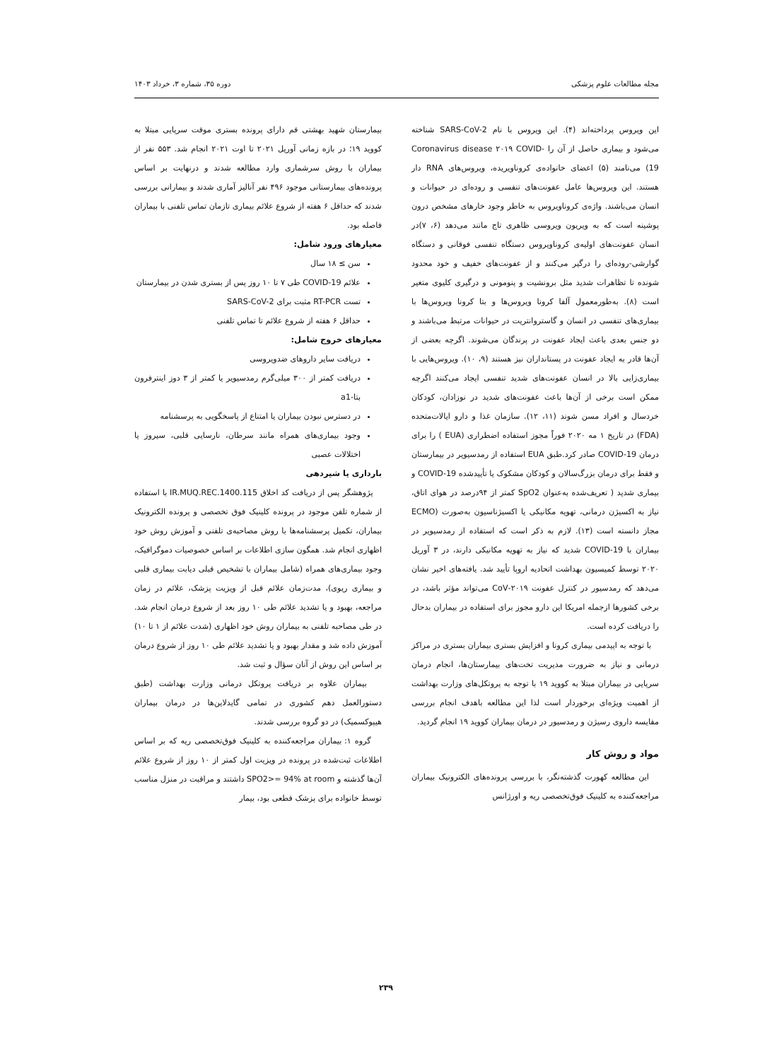مجله مطالعات علوم پزشکی دوره ۳۵، شماره ۳، خرداد ۱۴۰۳
این ویروس پرداخته‌اند (۴). این ویروس با نام SARS-CoV-2 شناخته می‌شود و بیماری حاصل از آن را Coronavirus disease ۲۰۱۹ COVID-19) می‌نامند (۵) اعضای خانواده‌ی کروناویریده، ویروس‌های RNA دار هستند. این ویروس‌ها عامل عفونت‌های تنفسی و روده‌ای در حیوانات و انسان می‌باشند. واژه‌ی کروناویروس به خاطر وجود خارهای مشخص درون پوشینه است که به ویریون ویروسی ظاهری تاج مانند می‌دهد (۶، ۷)در انسان عفونت‌های اولیه‌ی کروناویروس دستگاه تنفسی فوقانی و دستگاه گوارشی-روده‌ای را درگیر می‌کنند و از عفونت‌های خفیف و خود محدود شونده تا تظاهرات شدید مثل برونشیت و پنومونی و درگیری کلیوی متغیر است (۸). به‌طورمعمول آلفا کرونا ویروس‌ها و بتا کرونا ویروس‌ها با بیماری‌های تنفسی در انسان و گاستروانتریت در حیوانات مرتبط می‌باشند و دو جنس بعدی باعث ایجاد عفونت در پرندگان می‌شوند. اگرچه بعضی از آن‌ها قادر به ایجاد عفونت در پستانداران نیز هستند (۹، ۱۰). ویروس‌هایی با بیماری‌زایی بالا در انسان عفونت‌های شدید تنفسی ایجاد می‌کنند اگرچه ممکن است برخی از آن‌ها باعث عفونت‌های شدید در نوزادان، کودکان خردسال و افراد مسن شوند (۱۱، ۱۲). سازمان غذا و دارو ایالات‌متحده (FDA) در تاریخ ۱ مه ۲۰۲۰ فوراً مجوز استفاده اضطراری (EUA ) را برای درمان COVID-19 صادر کرد.طبق EUA استفاده از رمدسیویر در بیمارستان و فقط برای درمان بزرگ‌سالان و کودکان مشکوک یا تأییدشده COVID-19 و بیماری شدید ( تعریف‌شده به‌عنوان SpO2 کمتر از ۹۴درصد در هوای اتاق، نیاز به اکسیژن درمانی، تهویه مکانیکی یا اکسیژناسیون به‌صورت (ECMO مجاز دانسته است (۱۳). لازم به ذکر است که استفاده از رمدسیویر در بیماران با COVID-19 شدید که نیاز به تهویه مکانیکی دارند، در ۳ آوریل ۲۰۲۰ توسط کمیسیون بهداشت اتحادیه اروپا تأیید شد. یافته‌های اخیر نشان می‌دهد که رمدسیور در کنترل عفونت ۲۰۱۹-CoV می‌تواند مؤثر باشد، در برخی کشورها ازجمله امریکا این دارو مجوز برای استفاده در بیماران بدحال را دریافت کرده است.
با توجه به اپیدمی بیماری کرونا و افزایش بستری بیماران بستری در مراکز درمانی و نیاز به ضرورت مدیریت تخت‌های بیمارستان‌ها، انجام درمان سرپایی در بیماران مبتلا به کووید ۱۹ با توجه به پروتکل‌های وزارت بهداشت از اهمیت ویژه‌ای برخوردار است لذا این مطالعه باهدف انجام بررسی مقایسه داروی رسیژن و رمدسیور در درمان بیماران کووید ۱۹ انجام گردید.
مواد و روش کار
این مطالعه کهورت گذشته‌نگر، با بررسی پرونده‌های الکترونیک بیماران مراجعه‌کننده به کلینیک فوق‌تخصصی ریه و اورژانس
بیمارستان شهید بهشتی قم دارای پرونده بستری موقت سرپایی مبتلا به کووید ۱۹؛ در بازه زمانی آوریل ۲۰۲۱ تا اوت ۲۰۲۱ انجام شد. ۵۵۳ نفر از بیماران با روش سرشماری وارد مطالعه شدند و درنهایت بر اساس پرونده‌های بیمارستانی موجود ۴۹۶ نفر آنالیز آماری شدند و بیمارانی بررسی شدند که حداقل ۶ هفته از شروع علائم بیماری تازمان تماس تلفنی با بیماران فاصله بود.
معیارهای ورود شامل:
سن ≥ ۱۸ سال
علائم COVID-19 طی ۷ تا ۱۰ روز پس از بستری شدن در بیمارستان
تست RT-PCR مثبت برای SARS-CoV-2
حداقل ۶ هفته از شروع علائم تا تماس تلفنی
معیارهای خروج شامل:
دریافت سایر داروهای ضدویروسی
دریافت کمتر از ۳۰۰ میلی‌گرم رمدسیویر یا کمتر از ۳ دوز اینترفرون بتا-a1
در دسترس نبودن بیماران یا امتناع از پاسخگویی به پرسشنامه
وجود بیماری‌های همراه مانند سرطان، نارسایی قلبی، سیروز یا اختلالات عصبی
بارداری یا شیردهی
پژوهشگر پس از دریافت کد اخلاق IR.MUQ.REC.1400.115 با استفاده از شماره تلفن موجود در پرونده کلینیک فوق تخصصی و پرونده الکترونیک بیماران، تکمیل پرسشنامه‌ها با روش مصاحبه‌ی تلفنی و آموزش روش خود اظهاری انجام شد. همگون سازی اطلاعات بر اساس خصوصیات دموگرافیک، وجود بیماری‌های همراه (شامل بیماران با تشخیص قبلی دیابت بیماری قلبی و بیماری ریوی)، مدت‌زمان علائم قبل از ویزیت پزشک، علائم در زمان مراجعه، بهبود و یا تشدید علائم طی ۱۰ روز بعد از شروع درمان انجام شد. در طی مصاحبه تلفنی به بیماران روش خود اظهاری (شدت علائم از ۱ تا ۱۰) آموزش داده شد و مقدار بهبود و یا تشدید علائم طی ۱۰ روز از شروع درمان بر اساس این روش از آنان سؤال و ثبت شد.
بیماران علاوه بر دریافت پروتکل درمانی وزارت بهداشت (طبق دستورالعمل دهم کشوری در تمامی گایدلاین‌ها در درمان بیماران هیپوکسمیک) در دو گروه بررسی شدند.
گروه ۱: بیماران مراجعه‌کننده به کلینیک فوق‌تخصصی ریه که بر اساس اطلاعات ثبت‌شده در پرونده در ویزیت اول کمتر از ۱۰ روز از شروع علائم آن‌ها گذشته و SPO2>= 94% at room داشتند و مراقبت در منزل مناسب توسط خانواده برای پزشک قطعی بود، بیمار
۲۳۹